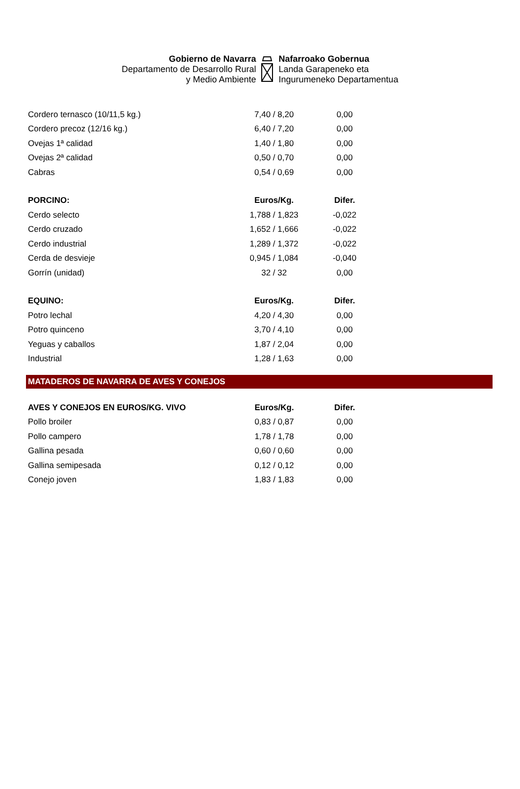Gobierno de Navarra
Departamento de Desarrollo Rural
y Medio Ambiente
Nafarroako Gobernua
Landa Garapeneko eta
Ingurumeneko Departamentua
| Cordero ternasco (10/11,5 kg.) | 7,40 / 8,20 | 0,00 | |
| Cordero precoz (12/16 kg.) | 6,40 / 7,20 | 0,00 | |
| Ovejas 1ª calidad | 1,40 / 1,80 | 0,00 | |
| Ovejas 2ª calidad | 0,50 / 0,70 | 0,00 | |
| Cabras | 0,54 / 0,69 | 0,00 | |
| PORCINO: | Euros/Kg. | Difer. | |
| Cerdo selecto | 1,788 / 1,823 | -0,022 | |
| Cerdo cruzado | 1,652 / 1,666 | -0,022 | |
| Cerdo industrial | 1,289 / 1,372 | -0,022 | |
| Cerda de desvieje | 0,945 / 1,084 | -0,040 | |
| Gorrín (unidad) | 32 / 32 | 0,00 | |
| EQUINO: | Euros/Kg. | Difer. | |
| Potro lechal | 4,20 / 4,30 | 0,00 | |
| Potro quinceno | 3,70 / 4,10 | 0,00 | |
| Yeguas y caballos | 1,87 / 2,04 | 0,00 | |
| Industrial | 1,28 / 1,63 | 0,00 | |
MATADEROS DE NAVARRA DE AVES Y CONEJOS
| AVES Y CONEJOS EN EUROS/KG. VIVO | Euros/Kg. | Difer. | |
| Pollo broiler | 0,83 / 0,87 | 0,00 | |
| Pollo campero | 1,78 / 1,78 | 0,00 | |
| Gallina pesada | 0,60 / 0,60 | 0,00 | |
| Gallina semipesada | 0,12 / 0,12 | 0,00 | |
| Conejo joven | 1,83 / 1,83 | 0,00 | |